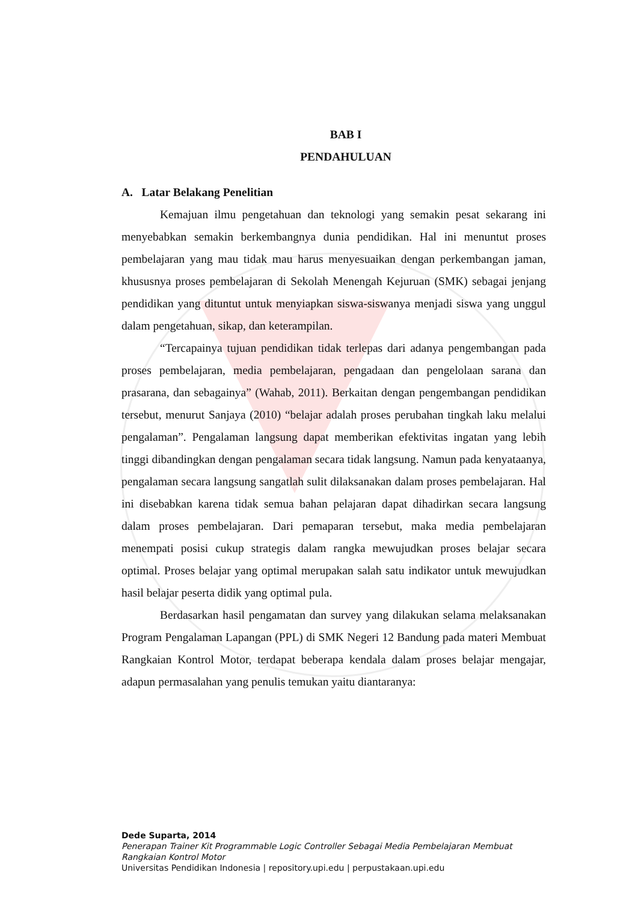BAB I
PENDAHULUAN
A. Latar Belakang Penelitian
Kemajuan ilmu pengetahuan dan teknologi yang semakin pesat sekarang ini menyebabkan semakin berkembangnya dunia pendidikan. Hal ini menuntut proses pembelajaran yang mau tidak mau harus menyesuaikan dengan perkembangan jaman, khususnya proses pembelajaran di Sekolah Menengah Kejuruan (SMK) sebagai jenjang pendidikan yang dituntut untuk menyiapkan siswa-siswanya menjadi siswa yang unggul dalam pengetahuan, sikap, dan keterampilan.
“Tercapainya tujuan pendidikan tidak terlepas dari adanya pengembangan pada proses pembelajaran, media pembelajaran, pengadaan dan pengelolaan sarana dan prasarana, dan sebagainya” (Wahab, 2011). Berkaitan dengan pengembangan pendidikan tersebut, menurut Sanjaya (2010) “belajar adalah proses perubahan tingkah laku melalui pengalaman”. Pengalaman langsung dapat memberikan efektivitas ingatan yang lebih tinggi dibandingkan dengan pengalaman secara tidak langsung. Namun pada kenyataanya, pengalaman secara langsung sangatlah sulit dilaksanakan dalam proses pembelajaran. Hal ini disebabkan karena tidak semua bahan pelajaran dapat dihadirkan secara langsung dalam proses pembelajaran. Dari pemaparan tersebut, maka media pembelajaran menempati posisi cukup strategis dalam rangka mewujudkan proses belajar secara optimal. Proses belajar yang optimal merupakan salah satu indikator untuk mewujudkan hasil belajar peserta didik yang optimal pula.
Berdasarkan hasil pengamatan dan survey yang dilakukan selama melaksanakan Program Pengalaman Lapangan (PPL) di SMK Negeri 12 Bandung pada materi Membuat Rangkaian Kontrol Motor, terdapat beberapa kendala dalam proses belajar mengajar, adapun permasalahan yang penulis temukan yaitu diantaranya:
Dede Suparta, 2014
Penerapan Trainer Kit Programmable Logic Controller Sebagai Media Pembelajaran Membuat
Rangkaian Kontrol Motor
Universitas Pendidikan Indonesia | repository.upi.edu | perpustakaan.upi.edu